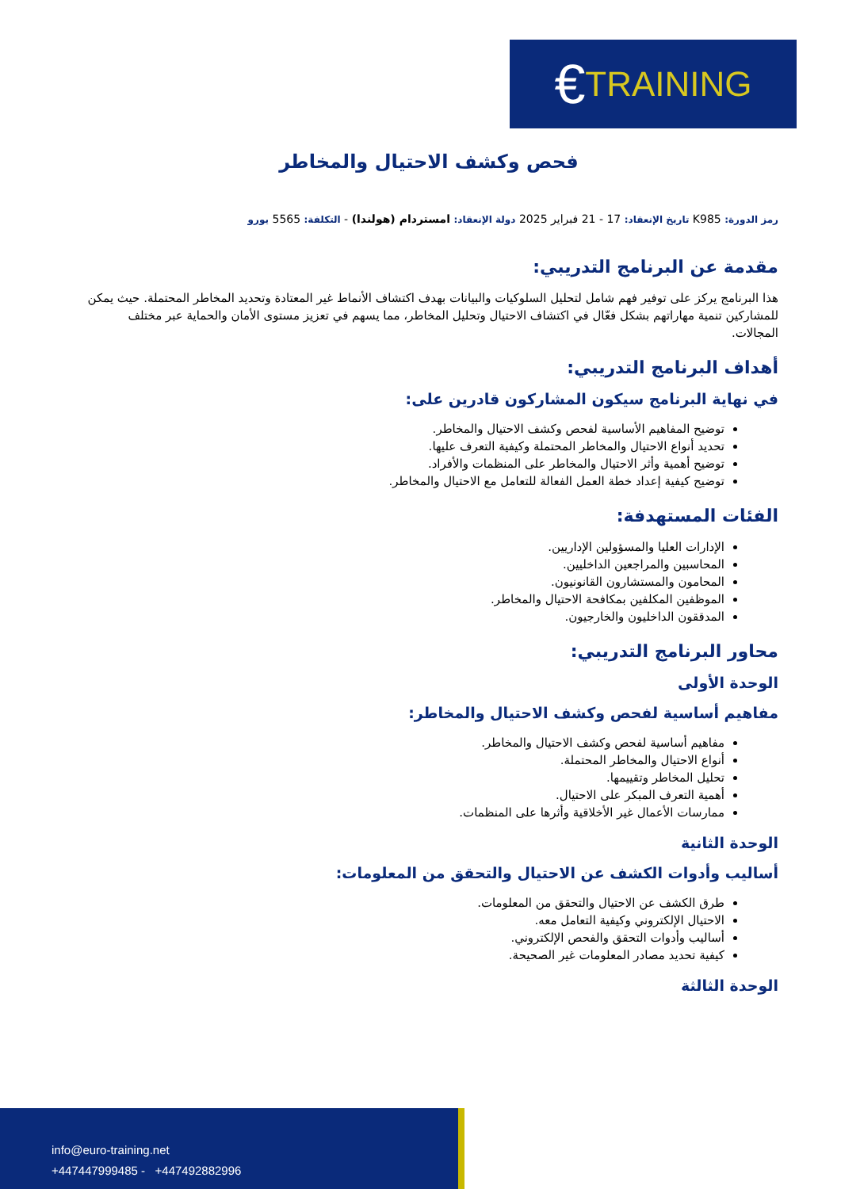€ TRAINING
فحص وكشف الاحتيال والمخاطر
رمز الدورة: K985 تاريخ الإنعقاد: 17 - 21 فبراير 2025 دولة الإنعقاد: امستردام (هولندا) - التكلفة: 5565 يورو
مقدمة عن البرنامج التدريبي:
هذا البرنامج يركز على توفير فهم شامل لتحليل السلوكيات والبيانات بهدف اكتشاف الأنماط غير المعتادة وتحديد المخاطر المحتملة. حيث يمكن للمشاركين تنمية مهاراتهم بشكل فعّال في اكتشاف الاحتيال وتحليل المخاطر، مما يسهم في تعزيز مستوى الأمان والحماية عبر مختلف المجالات.
أهداف البرنامج التدريبي:
في نهاية البرنامج سيكون المشاركون قادرين على:
توضيح المفاهيم الأساسية لفحص وكشف الاحتيال والمخاطر.
تحديد أنواع الاحتيال والمخاطر المحتملة وكيفية التعرف عليها.
توضيح أهمية وأثر الاحتيال والمخاطر على المنظمات والأفراد.
توضيح كيفية إعداد خطة العمل الفعالة للتعامل مع الاحتيال والمخاطر.
الفئات المستهدفة:
الإدارات العليا والمسؤولين الإداريين.
المحاسبين والمراجعين الداخليين.
المحامون والمستشارون القانونيون.
الموظفين المكلفين بمكافحة الاحتيال والمخاطر.
المدققون الداخليون والخارجيون.
محاور البرنامج التدريبي:
الوحدة الأولى
مفاهيم أساسية لفحص وكشف الاحتيال والمخاطر:
مفاهيم أساسية لفحص وكشف الاحتيال والمخاطر.
أنواع الاحتيال والمخاطر المحتملة.
تحليل المخاطر وتقييمها.
أهمية التعرف المبكر على الاحتيال.
ممارسات الأعمال غير الأخلاقية وأثرها على المنظمات.
الوحدة الثانية
أساليب وأدوات الكشف عن الاحتيال والتحقق من المعلومات:
طرق الكشف عن الاحتيال والتحقق من المعلومات.
الاحتيال الإلكتروني وكيفية التعامل معه.
أساليب وأدوات التحقق والفحص الإلكتروني.
كيفية تحديد مصادر المعلومات غير الصحيحة.
الوحدة الثالثة
info@euro-training.net
+447447999485 - +447492882996